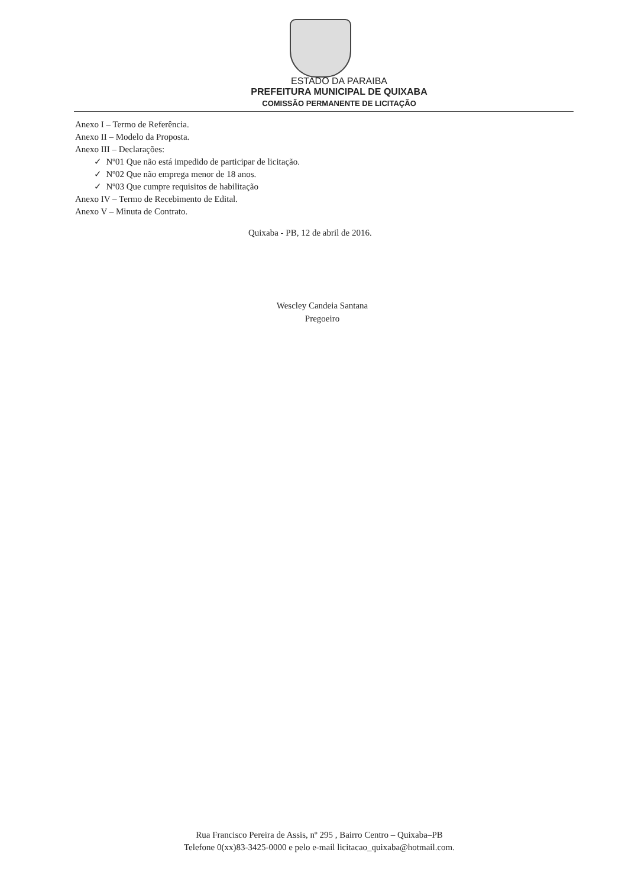ESTADO DA PARAIBA
PREFEITURA MUNICIPAL DE QUIXABA
COMISSÃO PERMANENTE DE LICITAÇÃO
Anexo I – Termo de Referência.
Anexo II – Modelo da Proposta.
Anexo III – Declarações:
✓ Nº01 Que não está impedido de participar de licitação.
✓ Nº02 Que não emprega menor de 18 anos.
✓ Nº03 Que cumpre requisitos de habilitação
Anexo IV – Termo de Recebimento de Edital.
Anexo V – Minuta de Contrato.
Quixaba - PB, 12 de abril de 2016.
Wescley Candeia Santana
Pregoeiro
Rua Francisco Pereira de Assis, nº 295 , Bairro Centro – Quixaba–PB
Telefone 0(xx)83-3425-0000 e pelo e-mail licitacao_quixaba@hotmail.com.